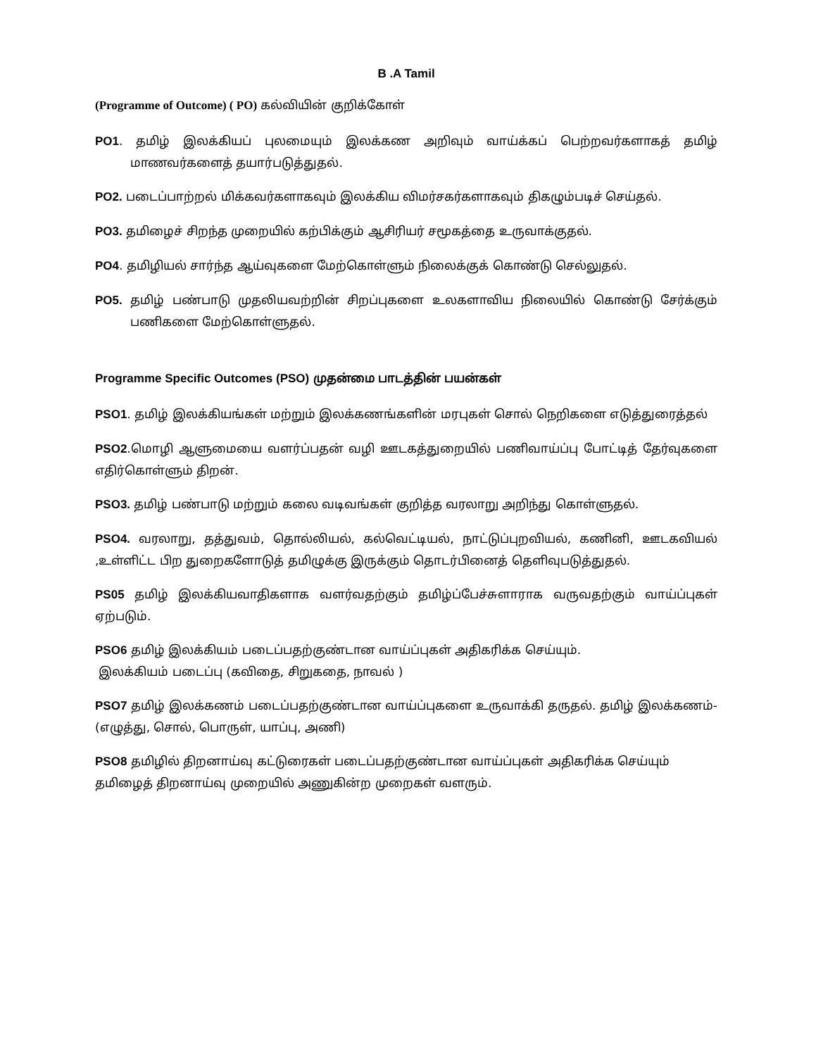B .A Tamil
(Programme of Outcome) ( PO) கல்வியின் குறிக்கோள்
PO1. தமிழ் இலக்கியப் புலமையும் இலக்கண அறிவும் வாய்க்கப் பெற்றவர்களாகத் தமிழ் மாணவர்களைத் தயார்படுத்துதல்.
PO2. படைப்பாற்றல் மிக்கவர்களாகவும் இலக்கிய விமர்சகர்களாகவும் திகழும்படிச் செய்தல்.
PO3. தமிழைச் சிறந்த முறையில் கற்பிக்கும் ஆசிரியர் சமூகத்தை உருவாக்குதல்.
PO4. தமிழியல் சார்ந்த ஆய்வுகளை மேற்கொள்ளும் நிலைக்குக் கொண்டு செல்லுதல்.
PO5. தமிழ் பண்பாடு முதலியவற்றின் சிறப்புகளை உலகளாவிய நிலையில் கொண்டு சேர்க்கும் பணிகளை மேற்கொள்ளுதல்.
Programme Specific Outcomes (PSO) முதன்மை பாடத்தின் பயன்கள்
PSO1. தமிழ் இலக்கியங்கள் மற்றும் இலக்கணங்களின் மரபுகள் சொல் நெறிகளை எடுத்துரைத்தல்
PSO2.மொழி ஆளுமையை வளர்ப்பதன் வழி ஊடகத்துறையில் பணிவாய்ப்பு போட்டித் தேர்வுகளை எதிர்கொள்ளும் திறன்.
PSO3. தமிழ் பண்பாடு மற்றும் கலை வடிவங்கள் குறித்த வரலாறு அறிந்து கொள்ளுதல்.
PSO4. வரலாறு, தத்துவம், தொல்லியல், கல்வெட்டியல், நாட்டுப்புறவியல், கணினி, ஊடகவியல் ,உள்ளிட்ட பிற துறைகளோடுத் தமிழுக்கு இருக்கும் தொடர்பினைத் தெளிவுபடுத்துதல்.
PS05 தமிழ் இலக்கியவாதிகளாக வளர்வதற்கும் தமிழ்ப்பேச்சுளாராக வருவதற்கும் வாய்ப்புகள் ஏற்படும்.
PSO6 தமிழ் இலக்கியம் படைப்பதற்குண்டான வாய்ப்புகள் அதிகரிக்க செய்யும்.
இலக்கியம் படைப்பு (கவிதை, சிறுகதை, நாவல் )
PSO7 தமிழ் இலக்கணம் படைப்பதற்குண்டான வாய்ப்புகளை உருவாக்கி தருதல். தமிழ் இலக்கணம்- (எழுத்து, சொல், பொருள், யாப்பு, அணி)
PSO8 தமிழில் திறனாய்வு கட்டுரைகள் படைப்பதற்குண்டான வாய்ப்புகள் அதிகரிக்க செய்யும் தமிழைத் திறனாய்வு முறையில் அணுகின்ற முறைகள் வளரும்.